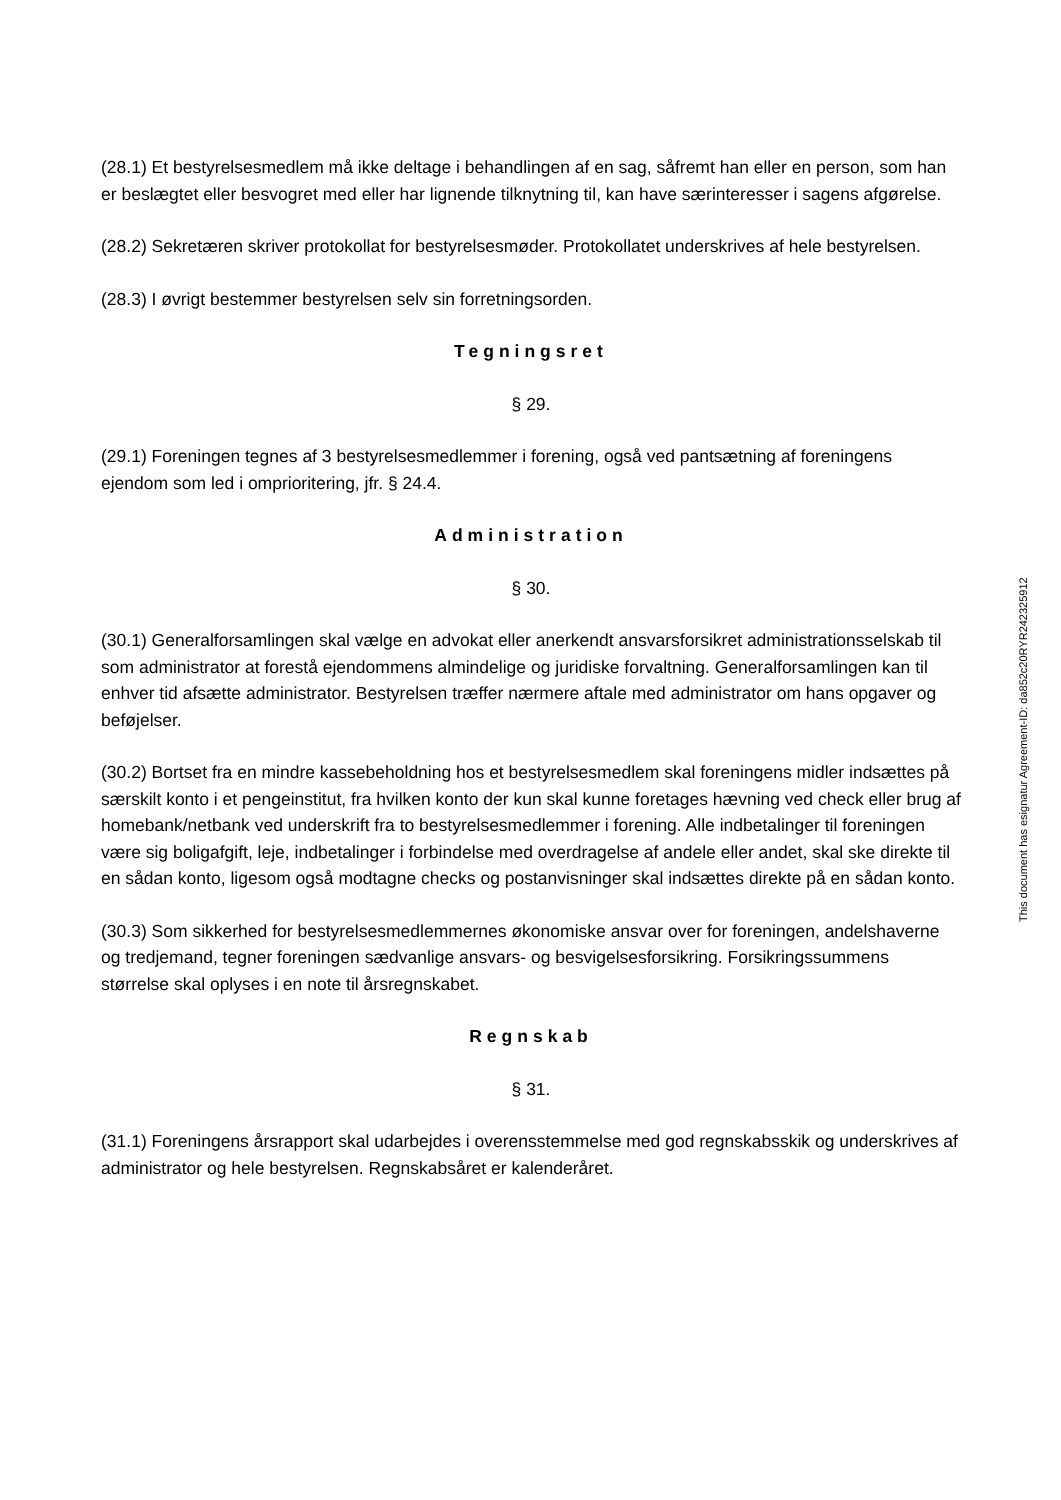(28.1) Et bestyrelsesmedlem må ikke deltage i behandlingen af en sag, såfremt han eller en person, som han er beslægtet eller besvogret med eller har lignende tilknytning til, kan have særinteresser i sagens afgørelse.
(28.2) Sekretæren skriver protokollat for bestyrelsesmøder. Protokollatet underskrives af hele bestyrelsen.
(28.3) I øvrigt bestemmer bestyrelsen selv sin forretningsorden.
Tegningsret
§ 29.
(29.1) Foreningen tegnes af 3 bestyrelsesmedlemmer i forening, også ved pantsætning af foreningens ejendom som led i omprioritering, jfr. § 24.4.
Administration
§ 30.
(30.1) Generalforsamlingen skal vælge en advokat eller anerkendt ansvarsforsikret administrationsselskab til som administrator at forestå ejendommens almindelige og juridiske forvaltning. Generalforsamlingen kan til enhver tid afsætte administrator. Bestyrelsen træffer nærmere aftale med administrator om hans opgaver og beføjelser.
(30.2) Bortset fra en mindre kassebeholdning hos et bestyrelsesmedlem skal foreningens midler indsættes på særskilt konto i et pengeinstitut, fra hvilken konto der kun skal kunne foretages hævning ved check eller brug af homebank/netbank ved underskrift fra to bestyrelsesmedlemmer i forening. Alle indbetalinger til foreningen være sig boligafgift, leje, indbetalinger i forbindelse med overdragelse af andele eller andet, skal ske direkte til en sådan konto, ligesom også modtagne checks og postanvisninger skal indsættes direkte på en sådan konto.
(30.3) Som sikkerhed for bestyrelsesmedlemmernes økonomiske ansvar over for foreningen, andelshaverne og tredjemand, tegner foreningen sædvanlige ansvars- og besvigelsesforsikring. Forsikringssummens størrelse skal oplyses i en note til årsregnskabet.
Regnskab
§ 31.
(31.1) Foreningens årsrapport skal udarbejdes i overensstemmelse med god regnskabsskik og underskrives af administrator og hele bestyrelsen. Regnskabsåret er kalenderåret.
This document has esignatur Agreement-ID: da852c20RYR242325912